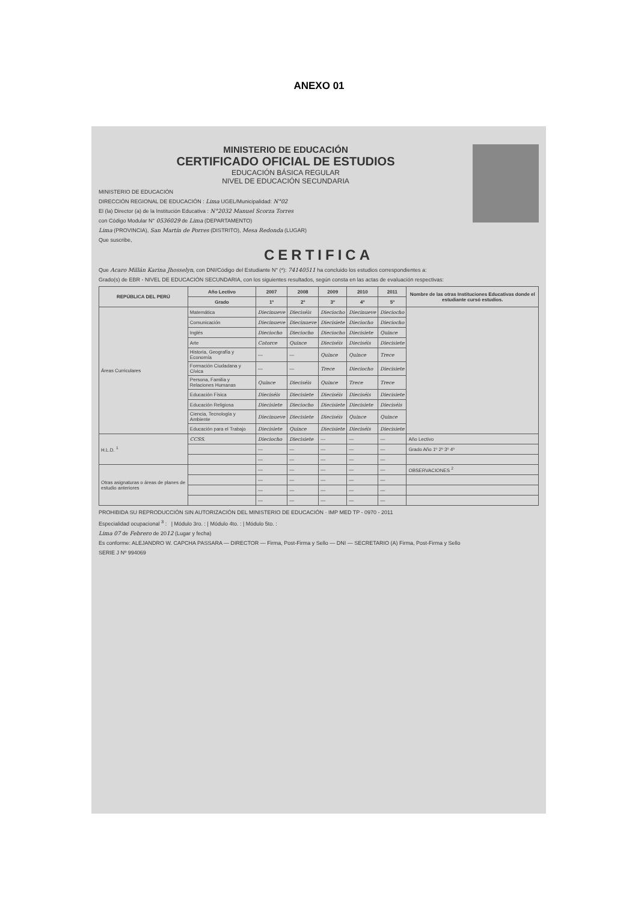ANEXO 01
MINISTERIO DE EDUCACIÓN
CERTIFICADO OFICIAL DE ESTUDIOS
EDUCACIÓN BÁSICA REGULAR
NIVEL DE EDUCACIÓN SECUNDARIA
MINISTERIO DE EDUCACIÓN
DIRECCIÓN REGIONAL DE EDUCACIÓN : Lima UGEL/Municipalidad: N°02
El (la) Director (a) de la Institución Educativa : N°2032 Manuel Scorza Torres
con Código Modular N° 0536029 de Lima (DEPARTAMENTO)
Lima (PROVINCIA), San Martín de Porres (DISTRITO), Mesa Redonda (LUGAR)
Que suscribe,
CERTIFICA
Que Acaro Millán Karina Jhosselyn, con DNI/Código del Estudiante N° (*): 74140511 ha concluido los estudios correspondientes a:
Grado(s) de EBR - NIVEL DE EDUCACIÓN SECUNDARIA, con los siguientes resultados, según consta en las actas de evaluación respectivas:
| REPÚBLICA DEL PERÚ | | Año Lectivo | 2007 | 2008 | 2009 | 2010 | 2011 | Nombre de las otras Instituciones Educativas donde el estudiante cursó estudios. |
| --- | --- | --- | --- | --- | --- | --- | --- | --- |
| | | Grado | 1º | 2º | 3º | 4º | 5º | |
| Áreas Curriculares | Matemática | | Diecinueve | Dieciséis | Dieciocho | Diecinueve | Dieciocho | |
| | Comunicación | | Diecinueve | Diecinueve | Diecisiete | Dieciocho | Dieciocho | |
| | Inglés | | Dieciocho | Dieciocho | Dieciocho | Diecisiete | Quince | |
| | Arte | | Catorce | Quince | Dieciséis | Dieciséis | Diecisiete | |
| | Historia, Geografía y Economía | | — | — | Quince | Quince | Trece | |
| | Formación Ciudadana y Cívica | | — | — | Trece | Dieciocho | Diecisiete | |
| | Persona, Familia y Relaciones Humanas | | Quince | Dieciséis | Quince | Trece | Trece | |
| | Educación Física | | Dieciséis | Diecisiete | Dieciséis | Dieciséis | Diecisiete | |
| | Educación Religiosa | | Diecisiete | Dieciocho | Diecisiete | Diecisiete | Dieciséis | |
| | Ciencia, Tecnología y Ambiente | | Diecinueve | Diecisiete | Dieciséis | Quince | Quince | |
| | Educación para el Trabajo | | Diecisiete | Quince | Diecisiete | Dieciséis | Diecisiete | |
| H.L.D. <sup>1</sup> | CCSS. | | Dieciocho | Diecisiete | — | — | — | Año Lectivo |
| | | | — | — | — | — | — | Grado Año 1º 2º 3º 4º |
| | | | — | — | — | — | — | |
| Otras asignaturas o áreas de planes de estudio anteriores | | | — | — | — | — | — | OBSERVACIONES <sup>2</sup> |
| | | | — | — | — | — | — | |
| | | | — | — | — | — | — | |
| | | | — | — | — | — | — | |
PROHIBIDA SU REPRODUCCIÓN SIN AUTORIZACIÓN DEL MINISTERIO DE EDUCACIÓN · IMP MED TP - 0970 - 2011
Especialidad ocupacional <sup>3</sup> : | Módulo 3ro. : | Módulo 4to. : | Módulo 5to. :
Lima 07 de Febrero de 2012 (Lugar y fecha)
Es conforme: ALEJANDRO W. CAPCHA PASSARA — DIRECTOR — Firma, Post-Firma y Sello — DNI — SECRETARIO (A) Firma, Post-Firma y Sello
SERIE J Nº 994069